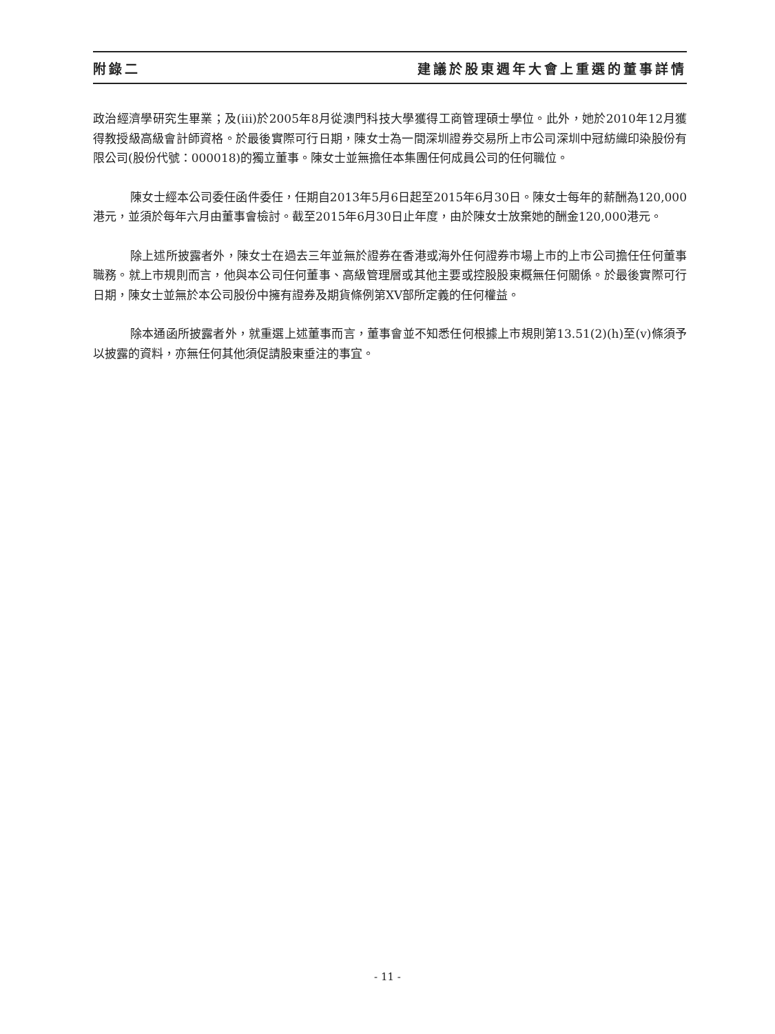附錄二 建議於股東週年大會上重選的董事詳情
政治經濟學研究生畢業；及(iii)於2005年8月從澳門科技大學獲得工商管理碩士學位。此外，她於2010年12月獲得教授級高級會計師資格。於最後實際可行日期，陳女士為一間深圳證券交易所上市公司深圳中冠紡織印染股份有限公司(股份代號：000018)的獨立董事。陳女士並無擔任本集團任何成員公司的任何職位。
陳女士經本公司委任函件委任，任期自2013年5月6日起至2015年6月30日。陳女士每年的薪酬為120,000港元，並須於每年六月由董事會檢討。截至2015年6月30日止年度，由於陳女士放棄她的酬金120,000港元。
除上述所披露者外，陳女士在過去三年並無於證券在香港或海外任何證券市場上市的上市公司擔任任何董事職務。就上市規則而言，他與本公司任何董事、高級管理層或其他主要或控股股東概無任何關係。於最後實際可行日期，陳女士並無於本公司股份中擁有證券及期貨條例第XV部所定義的任何權益。
除本通函所披露者外，就重選上述董事而言，董事會並不知悉任何根據上市規則第13.51(2)(h)至(v)條須予以披露的資料，亦無任何其他須促請股東垂注的事宜。
- 11 -